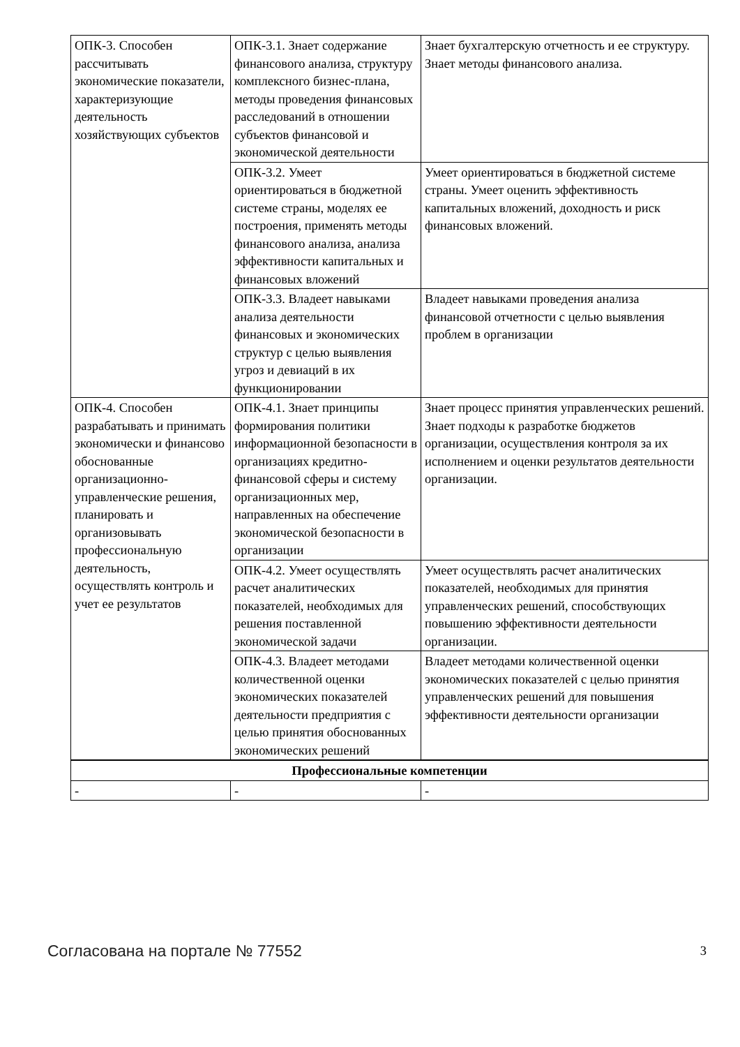| ОПК-3. Способен рассчитывать экономические показатели, характеризующие деятельность хозяйствующих субъектов | ОПК-3.1. Знает содержание финансового анализа, структуру комплексного бизнес-плана, методы проведения финансовых расследований в отношении субъектов финансовой и экономической деятельности | Знает бухгалтерскую отчетность и ее структуру. Знает методы финансового анализа. |
| | ОПК-3.2. Умеет ориентироваться в бюджетной системе страны, моделях ее построения, применять методы финансового анализа, анализа эффективности капитальных и финансовых вложений | Умеет ориентироваться в бюджетной системе страны. Умеет оценить эффективность капитальных вложений, доходность и риск финансовых вложений. |
| | ОПК-3.3. Владеет навыками анализа деятельности финансовых и экономических структур с целью выявления угроз и девиаций в их функционировании | Владеет навыками проведения анализа финансовой отчетности с целью выявления проблем в организации |
| ОПК-4. Способен разрабатывать и принимать экономически и финансово обоснованные организационно-управленческие решения, планировать и организовывать профессиональную деятельность, осуществлять контроль и учет ее результатов | ОПК-4.1. Знает принципы формирования политики информационной безопасности в организациях кредитно-финансовой сферы и систему организационных мер, направленных на обеспечение экономической безопасности в организации | Знает процесс принятия управленческих решений. Знает подходы к разработке бюджетов организации, осуществления контроля за их исполнением и оценки результатов деятельности организации. |
| | ОПК-4.2. Умеет осуществлять расчет аналитических показателей, необходимых для решения поставленной экономической задачи | Умеет осуществлять расчет аналитических показателей, необходимых для принятия управленческих решений, способствующих повышению эффективности деятельности организации. |
| | ОПК-4.3. Владеет методами количественной оценки экономических показателей деятельности предприятия с целью принятия обоснованных экономических решений | Владеет методами количественной оценки экономических показателей с целью принятия управленческих решений для повышения эффективности деятельности организации |
| Профессиональные компетенции | | |
| - | - | - |
Согласована на портале № 77552 3